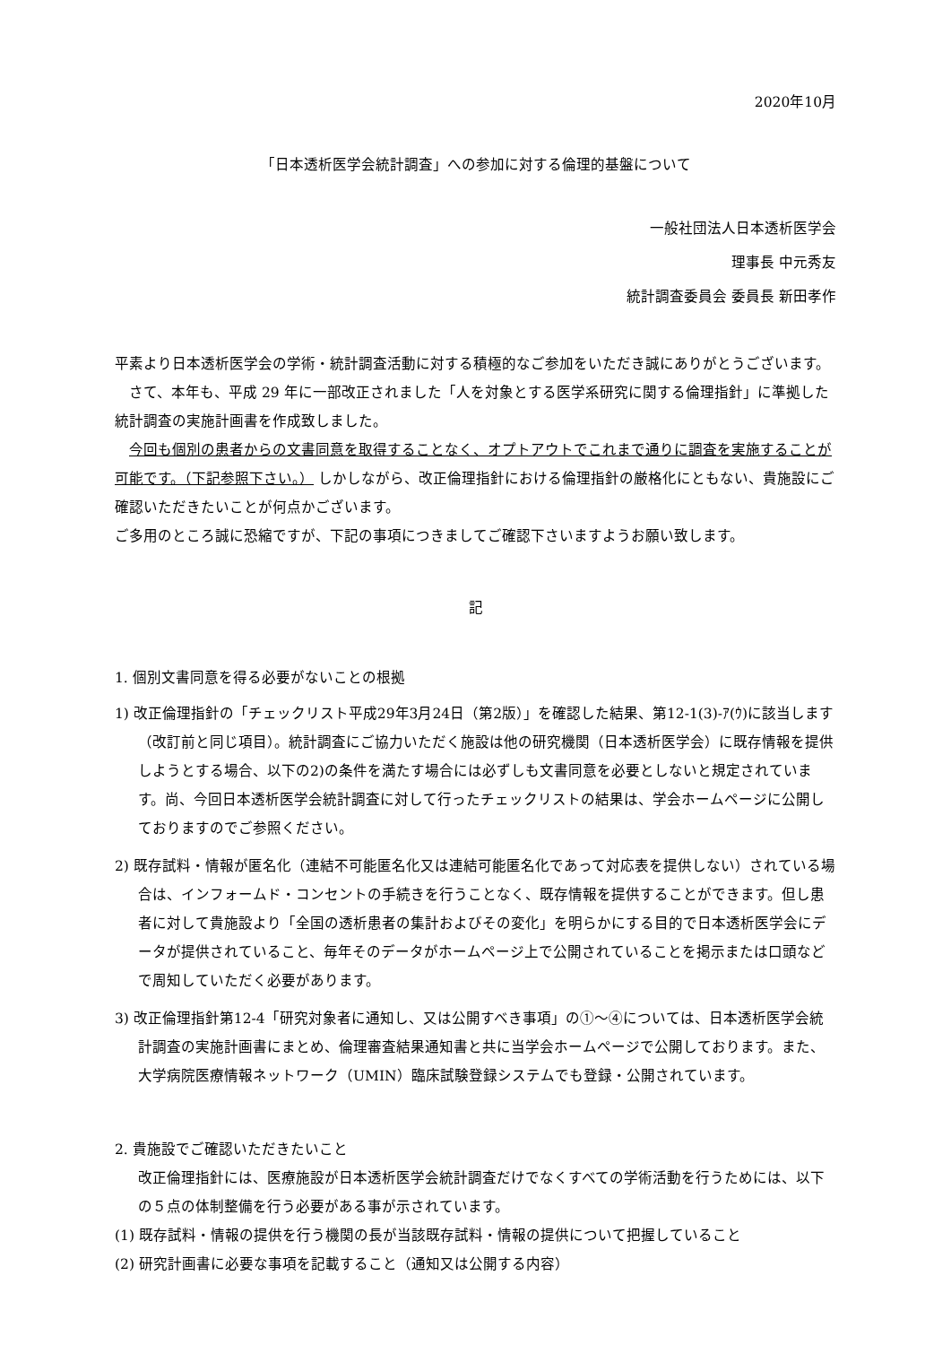2020年10月
「日本透析医学会統計調査」への参加に対する倫理的基盤について
一般社団法人日本透析医学会
理事長 中元秀友
統計調査委員会 委員長 新田孝作
平素より日本透析医学会の学術・統計調査活動に対する積極的なご参加をいただき誠にありがとうございます。
　さて、本年も、平成 29 年に一部改正されました「人を対象とする医学系研究に関する倫理指針」に準拠した統計調査の実施計画書を作成致しました。
　今回も個別の患者からの文書同意を取得することなく、オプトアウトでこれまで通りに調査を実施することが可能です。（下記参照下さい。） しかしながら、改正倫理指針における倫理指針の厳格化にともない、貴施設にご確認いただきたいことが何点かございます。
ご多用のところ誠に恐縮ですが、下記の事項につきましてご確認下さいますようお願い致します。
記
1. 個別文書同意を得る必要がないことの根拠
1) 改正倫理指針の「チェックリスト平成29年3月24日（第2版）」を確認した結果、第12-1(3)-ｱ(ｳ)に該当します（改訂前と同じ項目）。統計調査にご協力いただく施設は他の研究機関（日本透析医学会）に既存情報を提供しようとする場合、以下の2)の条件を満たす場合には必ずしも文書同意を必要としないと規定されています。尚、今回日本透析医学会統計調査に対して行ったチェックリストの結果は、学会ホームページに公開しておりますのでご参照ください。
2) 既存試料・情報が匿名化（連結不可能匿名化又は連結可能匿名化であって対応表を提供しない）されている場合は、インフォームド・コンセントの手続きを行うことなく、既存情報を提供することができます。但し患者に対して貴施設より「全国の透析患者の集計およびその変化」を明らかにする目的で日本透析医学会にデータが提供されていること、毎年そのデータがホームページ上で公開されていることを掲示または口頭などで周知していただく必要があります。
3) 改正倫理指針第12-4「研究対象者に通知し、又は公開すべき事項」の①～④については、日本透析医学会統計調査の実施計画書にまとめ、倫理審査結果通知書と共に当学会ホームページで公開しております。また、大学病院医療情報ネットワーク（UMIN）臨床試験登録システムでも登録・公開されています。
2. 貴施設でご確認いただきたいこと
改正倫理指針には、医療施設が日本透析医学会統計調査だけでなくすべての学術活動を行うためには、以下の５点の体制整備を行う必要がある事が示されています。
(1) 既存試料・情報の提供を行う機関の長が当該既存試料・情報の提供について把握していること
(2) 研究計画書に必要な事項を記載すること（通知又は公開する内容）